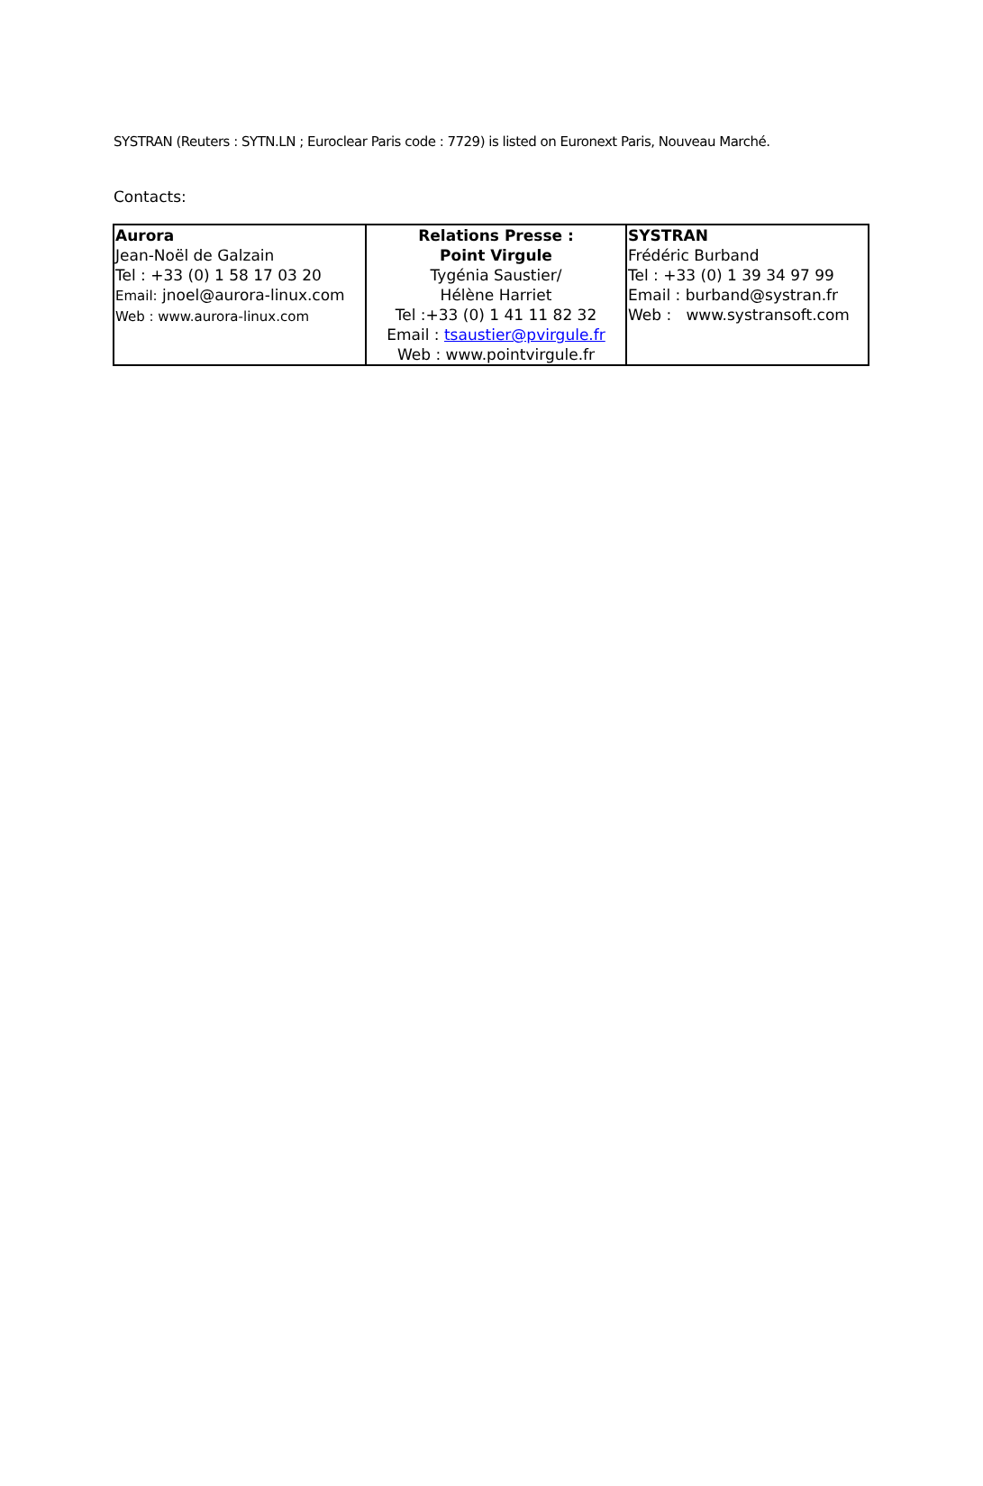SYSTRAN (Reuters : SYTN.LN ; Euroclear Paris code : 7729) is listed on Euronext Paris, Nouveau Marché.
Contacts:
| Aurora Jean-Noël de Galzain Tel : +33 (0) 1 58 17 03 20 Email: jnoel@aurora-linux.com Web : www.aurora-linux.com | Relations Presse : Point Virgule Tygénia Saustier/ Hélène Harriet Tel :+33 (0) 1 41 11 82 32 Email : tsaustier@pvirgule.fr Web : www.pointvirgule.fr | SYSTRAN Frédéric Burband Tel : +33 (0) 1 39 34 97 99 Email : burband@systran.fr Web : www.systransoft.com |